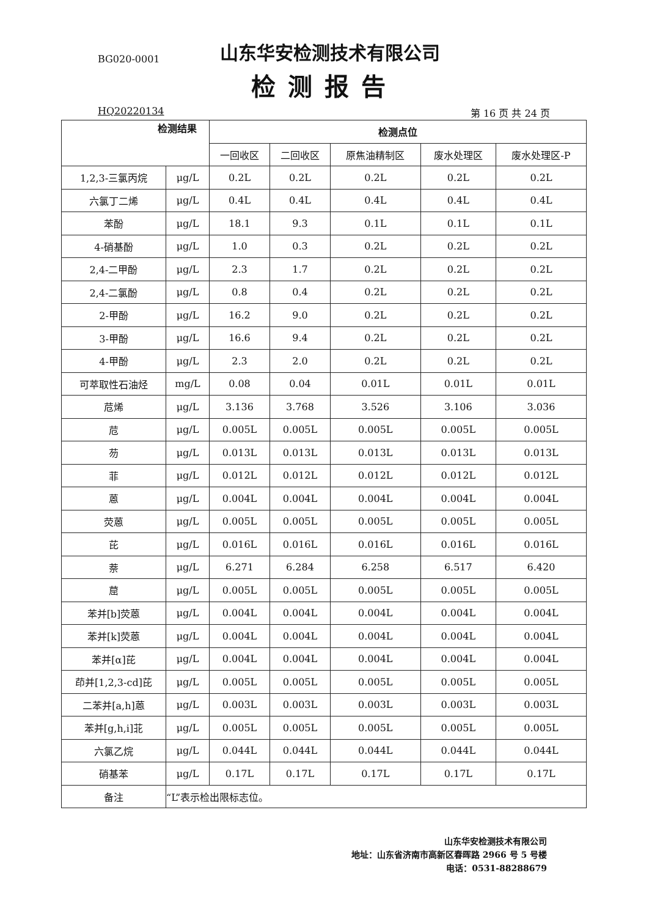BG020-0001
山东华安检测技术有限公司
检测报告
HQ20220134 第 16 页 共 24 页
| 检测结果 | | 检测点位 | | | | |
| --- | --- | --- | --- | --- | --- | --- |
| | | 一回收区 | 二回收区 | 原焦油精制区 | 废水处理区 | 废水处理区-P |
| 1,2,3-三氯丙烷 | μg/L | 0.2L | 0.2L | 0.2L | 0.2L | 0.2L |
| 六氯丁二烯 | μg/L | 0.4L | 0.4L | 0.4L | 0.4L | 0.4L |
| 苯酚 | μg/L | 18.1 | 9.3 | 0.1L | 0.1L | 0.1L |
| 4-硝基酚 | μg/L | 1.0 | 0.3 | 0.2L | 0.2L | 0.2L |
| 2,4-二甲酚 | μg/L | 2.3 | 1.7 | 0.2L | 0.2L | 0.2L |
| 2,4-二氯酚 | μg/L | 0.8 | 0.4 | 0.2L | 0.2L | 0.2L |
| 2-甲酚 | μg/L | 16.2 | 9.0 | 0.2L | 0.2L | 0.2L |
| 3-甲酚 | μg/L | 16.6 | 9.4 | 0.2L | 0.2L | 0.2L |
| 4-甲酚 | μg/L | 2.3 | 2.0 | 0.2L | 0.2L | 0.2L |
| 可萃取性石油烃 | mg/L | 0.08 | 0.04 | 0.01L | 0.01L | 0.01L |
| 苊烯 | μg/L | 3.136 | 3.768 | 3.526 | 3.106 | 3.036 |
| 苊 | μg/L | 0.005L | 0.005L | 0.005L | 0.005L | 0.005L |
| 芴 | μg/L | 0.013L | 0.013L | 0.013L | 0.013L | 0.013L |
| 菲 | μg/L | 0.012L | 0.012L | 0.012L | 0.012L | 0.012L |
| 蒽 | μg/L | 0.004L | 0.004L | 0.004L | 0.004L | 0.004L |
| 荧蒽 | μg/L | 0.005L | 0.005L | 0.005L | 0.005L | 0.005L |
| 芘 | μg/L | 0.016L | 0.016L | 0.016L | 0.016L | 0.016L |
| 萘 | μg/L | 6.271 | 6.284 | 6.258 | 6.517 | 6.420 |
| 䓛 | μg/L | 0.005L | 0.005L | 0.005L | 0.005L | 0.005L |
| 苯并[b]荧蒽 | μg/L | 0.004L | 0.004L | 0.004L | 0.004L | 0.004L |
| 苯并[k]荧蒽 | μg/L | 0.004L | 0.004L | 0.004L | 0.004L | 0.004L |
| 苯并[α]芘 | μg/L | 0.004L | 0.004L | 0.004L | 0.004L | 0.004L |
| 茚并[1,2,3-cd]芘 | μg/L | 0.005L | 0.005L | 0.005L | 0.005L | 0.005L |
| 二苯并[a,h]蒽 | μg/L | 0.003L | 0.003L | 0.003L | 0.003L | 0.003L |
| 苯并[g,h,i]苝 | μg/L | 0.005L | 0.005L | 0.005L | 0.005L | 0.005L |
| 六氯乙烷 | μg/L | 0.044L | 0.044L | 0.044L | 0.044L | 0.044L |
| 硝基苯 | μg/L | 0.17L | 0.17L | 0.17L | 0.17L | 0.17L |
| 备注 | “L”表示检出限标志位。 | | | | | |
山东华安检测技术有限公司
地址：山东省济南市高新区春晖路 2966 号 5 号楼
电话：0531-88288679